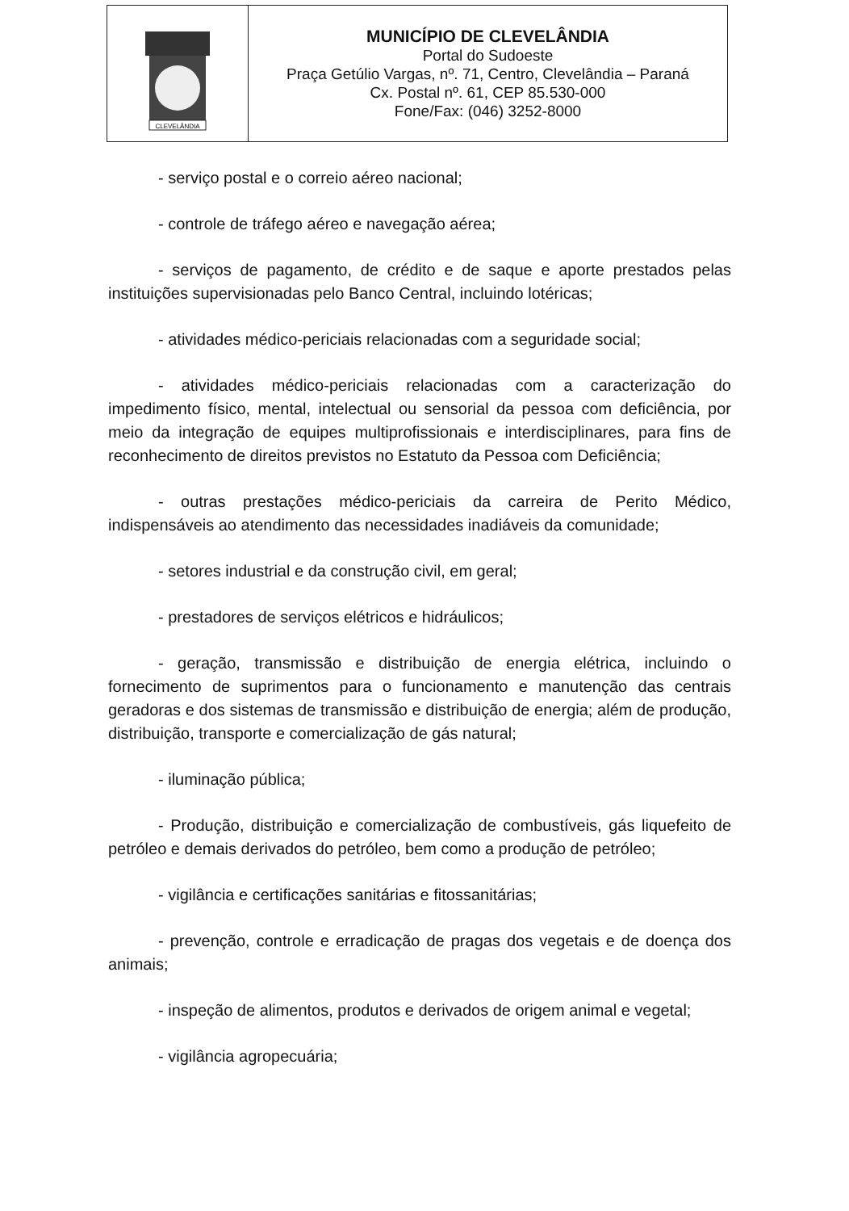| CLEVELÂNDIA | MUNICÍPIO DE CLEVELÂNDIA Portal do Sudoeste Praça Getúlio Vargas, nº. 71, Centro, Clevelândia – Paraná Cx. Postal nº. 61, CEP 85.530-000 Fone/Fax: (046) 3252-8000 |
- serviço postal e o correio aéreo nacional;
- controle de tráfego aéreo e navegação aérea;
- serviços de pagamento, de crédito e de saque e aporte prestados pelas instituições supervisionadas pelo Banco Central, incluindo lotéricas;
- atividades médico-periciais relacionadas com a seguridade social;
- atividades médico-periciais relacionadas com a caracterização do impedimento físico, mental, intelectual ou sensorial da pessoa com deficiência, por meio da integração de equipes multiprofissionais e interdisciplinares, para fins de reconhecimento de direitos previstos no Estatuto da Pessoa com Deficiência;
- outras prestações médico-periciais da carreira de Perito Médico, indispensáveis ao atendimento das necessidades inadiáveis da comunidade;
- setores industrial e da construção civil, em geral;
- prestadores de serviços elétricos e hidráulicos;
- geração, transmissão e distribuição de energia elétrica, incluindo o fornecimento de suprimentos para o funcionamento e manutenção das centrais geradoras e dos sistemas de transmissão e distribuição de energia; além de produção, distribuição, transporte e comercialização de gás natural;
- iluminação pública;
- Produção, distribuição e comercialização de combustíveis, gás liquefeito de petróleo e demais derivados do petróleo, bem como a produção de petróleo;
- vigilância e certificações sanitárias e fitossanitárias;
- prevenção, controle e erradicação de pragas dos vegetais e de doença dos animais;
- inspeção de alimentos, produtos e derivados de origem animal e vegetal;
- vigilância agropecuária;